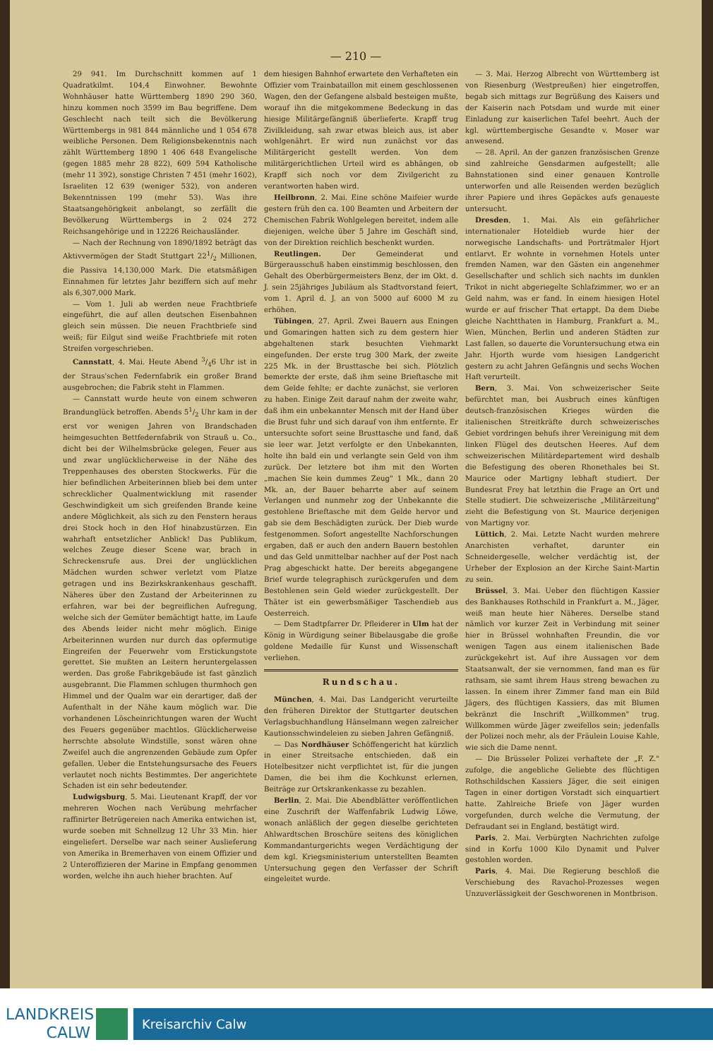— 210 —
29 941. Im Durchschnitt kommen auf 1 Quadratkilmt. 104,4 Einwohner. Bewohnte Wohnhäuser hatte Württemberg 1890 290 360, hinzu kommen noch 3599 im Bau begriffene. Dem Geschlecht nach teilt sich die Bevölkerung Württembergs in 981 844 männliche und 1 054 678 weibliche Personen. Dem Religionsbekenntnis nach zählt Württemberg 1890 1 406 648 Evangelische (gegen 1885 mehr 28 822), 609 594 Katholische (mehr 11 392), sonstige Christen 7 451 (mehr 1602), Israeliten 12 639 (weniger 532), von anderen Bekenntnissen 199 (mehr 53). Was ihre Staatsangehörigkeit anbelangt, so zerfällt die Bevölkerung Württembergs in 2 024 272 Reichsangehörige und in 12226 Reichausländer.
— Nach der Rechnung von 1890/1892 beträgt das Aktivvermögen der Stadt Stuttgart 221/2 Millionen, die Passiva 14,130,000 Mark. Die etatsmäßigen Einnahmen für letztes Jahr beziffern sich auf mehr als 6,307,000 Mark.
— Vom 1. Juli ab werden neue Frachtbriefe eingeführt, die auf allen deutschen Eisenbahnen gleich sein müssen. Die neuen Frachtbriefe sind weiß; für Eilgut sind weiße Frachtbriefe mit roten Streifen vorgeschrieben.
Cannstatt, 4. Mai. Heute Abend 3/46 Uhr ist in der Straus'schen Federnfabrik ein großer Brand ausgebrochen; die Fabrik steht in Flammen.
— Cannstatt wurde heute von einem schweren Brandunglück betroffen. Abends 51/2 Uhr kam in der erst vor wenigen Jahren von Brandschaden heimgesuchten Bettfedernfabrik von Strauß u. Co., dicht bei der Wilhelmsbrücke gelegen, Feuer aus und zwar unglücklicherweise in der Nähe des Treppenhauses des obersten Stockwerks. Für die hier befindlichen Arbeiterinnen blieb bei dem unter schrecklicher Qualmentwicklung mit rasender Geschwindigkeit um sich greifenden Brande keine andere Möglichkeit, als sich zu den Fenstern heraus drei Stock hoch in den Hof hinabzustürzen. Ein wahrhaft entsetzlicher Anblick! Das Publikum, welches Zeuge dieser Scene war, brach in Schreckensrufe aus. Drei der unglücklichen Mädchen wurden schwer verletzt vom Platze getragen und ins Bezirkskrankenhaus geschafft. Näheres über den Zustand der Arbeiterinnen zu erfahren, war bei der begreiflichen Aufregung, welche sich der Gemüter bemächtigt hatte, im Laufe des Abends leider nicht mehr möglich. Einige Arbeiterinnen wurden nur durch das opfermutige Eingreifen der Feuerwehr vom Erstickungstote gerettet. Sie mußten an Leitern heruntergelassen werden. Das große Fabrikgebäude ist fast gänzlich ausgebrannt. Die Flammen schlugen thurmhoch gen Himmel und der Qualm war ein derartiger, daß der Aufenthalt in der Nähe kaum möglich war. Die vorhandenen Löscheinrichtungen waren der Wucht des Feuers gegenüber machtlos. Glücklicherweise herrschte absolute Windstille, sonst wären ohne Zweifel auch die angrenzenden Gebäude zum Opfer gefallen. Ueber die Entstehungsursache des Feuers verlautet noch nichts Bestimmtes. Der angerichtete Schaden ist ein sehr bedeutender.
Ludwigsburg, 5. Mai. Lieutenant Krapff, der vor mehreren Wochen nach Verübung mehrfacher raffinirter Betrügereien nach Amerika entwichen ist, wurde soeben mit Schnellzug 12 Uhr 33 Min. hier eingeliefert. Derselbe war nach seiner Auslieferung von Amerika in Bremerhaven von einem Offizier und 2 Unteroffizieren der Marine in Empfang genommen worden, welche ihn auch hieher brachten. Auf
dem hiesigen Bahnhof erwartete den Verhafteten ein Offizier vom Trainbataillon mit einem geschlossenen Wagen, den der Gefangene alsbald besteigen mußte, worauf ihn die mitgekommene Bedeckung in das hiesige Militärgefängniß überlieferte. Krapff trug Zivilkleidung, sah zwar etwas bleich aus, ist aber wohlgenährt. Er wird nun zunächst vor das Militärgericht gestellt werden. Von dem militärgerichtlichen Urteil wird es abhängen, ob Krapff sich noch vor dem Zivilgericht zu verantworten haben wird.
Heilbronn, 2. Mai. Eine schöne Maifeier wurde gestern früh den ca. 100 Beamten und Arbeitern der Chemischen Fabrik Wohlgelegen bereitet, indem alle diejenigen, welche über 5 Jahre im Geschäft sind, von der Direktion reichlich beschenkt wurden.
Reutlingen. Der Gemeinderat und Bürgerausschuß haben einstimmig beschlossen, den Gehalt des Oberbürgermeisters Benz, der im Okt. d. J. sein 25jähriges Jubiläum als Stadtvorstand feiert, vom 1. April d. J. an von 5000 auf 6000 M zu erhöhen.
Tübingen, 27. April. Zwei Bauern aus Eningen und Gomaringen hatten sich zu dem gestern hier abgehaltenen stark besuchten Viehmarkt eingefunden. Der erste trug 300 Mark, der zweite 225 Mk. in der Brusttasche bei sich. Plötzlich bemerkte der erste, daß ihm seine Brieftasche mit dem Gelde fehlte; er dachte zunächst, sie verloren zu haben. Einige Zeit darauf nahm der zweite wahr, daß ihm ein unbekannter Mensch mit der Hand über die Brust fuhr und sich darauf von ihm entfernte. Er untersuchte sofort seine Brusttasche und fand, daß sie leer war. Jetzt verfolgte er den Unbekannten, holte ihn bald ein und verlangte sein Geld von ihm zurück. Der letztere bot ihm mit den Worten „machen Sie kein dummes Zeug" 1 Mk., dann 20 Mk. an, der Bauer beharrte aber auf seinem Verlangen und nunmehr zog der Unbekannte die gestohlene Brieftasche mit dem Gelde hervor und gab sie dem Beschädigten zurück. Der Dieb wurde festgenommen. Sofort angestellte Nachforschungen ergaben, daß er auch den andern Bauern bestohlen und das Geld unmittelbar nachher auf der Post nach Prag abgeschickt hatte. Der bereits abgegangene Brief wurde telegraphisch zurückgerufen und dem Bestohlenen sein Geld wieder zurückgestellt. Der Thäter ist ein gewerbsmäßiger Taschendieb aus Oesterreich.
— Dem Stadtpfarrer Dr. Pfleiderer in Ulm hat der König in Würdigung seiner Bibelausgabe die große goldene Medaille für Kunst und Wissenschaft verliehen.
Rundschau.
München, 4. Mai. Das Landgericht verurteilte den früheren Direktor der Stuttgarter deutschen Verlagsbuchhandlung Hänselmann wegen zalreicher Kautionsschwindeleien zu sieben Jahren Gefängniß.
— Das Nordhäuser Schöffengericht hat kürzlich in einer Streitsache entschieden, daß ein Hotelbesitzer nicht verpflichtet ist, für die jungen Damen, die bei ihm die Kochkunst erlernen, Beiträge zur Ortskrankenkasse zu bezahlen.
Berlin, 2. Mai. Die Abendblätter veröffentlichen eine Zuschrift der Waffenfabrik Ludwig Löwe, wonach anläßlich der gegen dieselbe gerichteten Ahlwardtschen Broschüre seitens des königlichen Kommandanturgerichts wegen Verdächtigung der dem kgl. Kriegsministerium unterstellten Beamten Untersuchung gegen den Verfasser der Schrift eingeleitet wurde.
— 3. Mai. Herzog Albrecht von Württemberg ist von Riesenburg (Westpreußen) hier eingetroffen, begab sich mittags zur Begrüßung des Kaisers und der Kaiserin nach Potsdam und wurde mit einer Einladung zur kaiserlichen Tafel beehrt. Auch der kgl. württembergische Gesandte v. Moser war anwesend.
— 28. April. An der ganzen französischen Grenze sind zahlreiche Gensdarmen aufgestellt; alle Bahnstationen sind einer genauen Kontrolle unterworfen und alle Reisenden werden bezüglich ihrer Papiere und ihres Gepäckes aufs genaueste untersucht.
Dresden, 1. Mai. Als ein gefährlicher internationaler Hoteldieb wurde hier der norwegische Landschafts- und Porträtmaler Hjort entlarvt. Er wohnte in vornehmen Hotels unter fremden Namen, war den Gästen ein angenehmer Gesellschafter und schlich sich nachts im dunklen Trikot in nicht abgeriegelte Schlafzimmer, wo er an Geld nahm, was er fand. In einem hiesigen Hotel wurde er auf frischer That ertappt. Da dem Diebe gleiche Nachtthaten in Hamburg, Frankfurt a. M., Wien, München, Berlin und anderen Städten zur Last fallen, so dauerte die Voruntersuchung etwa ein Jahr. Hjorth wurde vom hiesigen Landgericht gestern zu acht Jahren Gefängnis und sechs Wochen Haft verurteilt.
Bern, 3. Mai. Von schweizerischer Seite befürchtet man, bei Ausbruch eines künftigen deutsch-französischen Krieges würden die italienischen Streitkräfte durch schweizerisches Gebiet vordringen behufs ihrer Vereinigung mit dem linken Flügel des deutschen Heeres. Auf dem schweizerischen Militärdepartement wird deshalb die Befestigung des oberen Rhonethales bei St. Maurice oder Martigny lebhaft studiert. Der Bundesrat Frey hat letzthin die Frage an Ort und Stelle studiert. Die schweizerische „Militärzeitung" zieht die Befestigung von St. Maurice derjenigen von Martigny vor.
Lüttich, 2. Mai. Letzte Nacht wurden mehrere Anarchisten verhaftet, darunter ein Schneidergeselle, welcher verdächtig ist, der Urheber der Explosion an der Kirche Saint-Martin zu sein.
Brüssel, 3. Mai. Ueber den flüchtigen Kassier des Bankhauses Rothschild in Frankfurt a. M., Jäger, weiß man heute hier Näheres. Derselbe stand nämlich vor kurzer Zeit in Verbindung mit seiner hier in Brüssel wohnhaften Freundin, die vor wenigen Tagen aus einem italienischen Bade zurückgekehrt ist. Auf ihre Aussagen vor dem Staatsanwalt, der sie vernommen, fand man es für rathsam, sie samt ihrem Haus streng bewachen zu lassen. In einem ihrer Zimmer fand man ein Bild Jägers, des flüchtigen Kassiers, das mit Blumen bekränzt die Inschrift „Willkommen" trug. Willkommen würde Jäger zweifellos sein; jedenfalls der Polizei noch mehr, als der Fräulein Louise Kahle, wie sich die Dame nennt.
— Die Brüsseler Polizei verhaftete der „F. Z." zufolge, die angebliche Geliebte des flüchtigen Rothschildschen Kassiers Jäger, die seit einigen Tagen in einer dortigen Vorstadt sich einquartiert hatte. Zahlreiche Briefe von Jäger wurden vorgefunden, durch welche die Vermutung, der Defraudant sei in England, bestätigt wird.
Paris, 2. Mai. Verbürgten Nachrichten zufolge sind in Korfu 1000 Kilo Dynamit und Pulver gestohlen worden.
Paris, 4. Mai. Die Regierung beschloß die Verschiebung des Ravachol-Prozesses wegen Unzuverlässigkeit der Geschworenen in Montbrison.
LANDKREIS
CALW
Kreisarchiv Calw